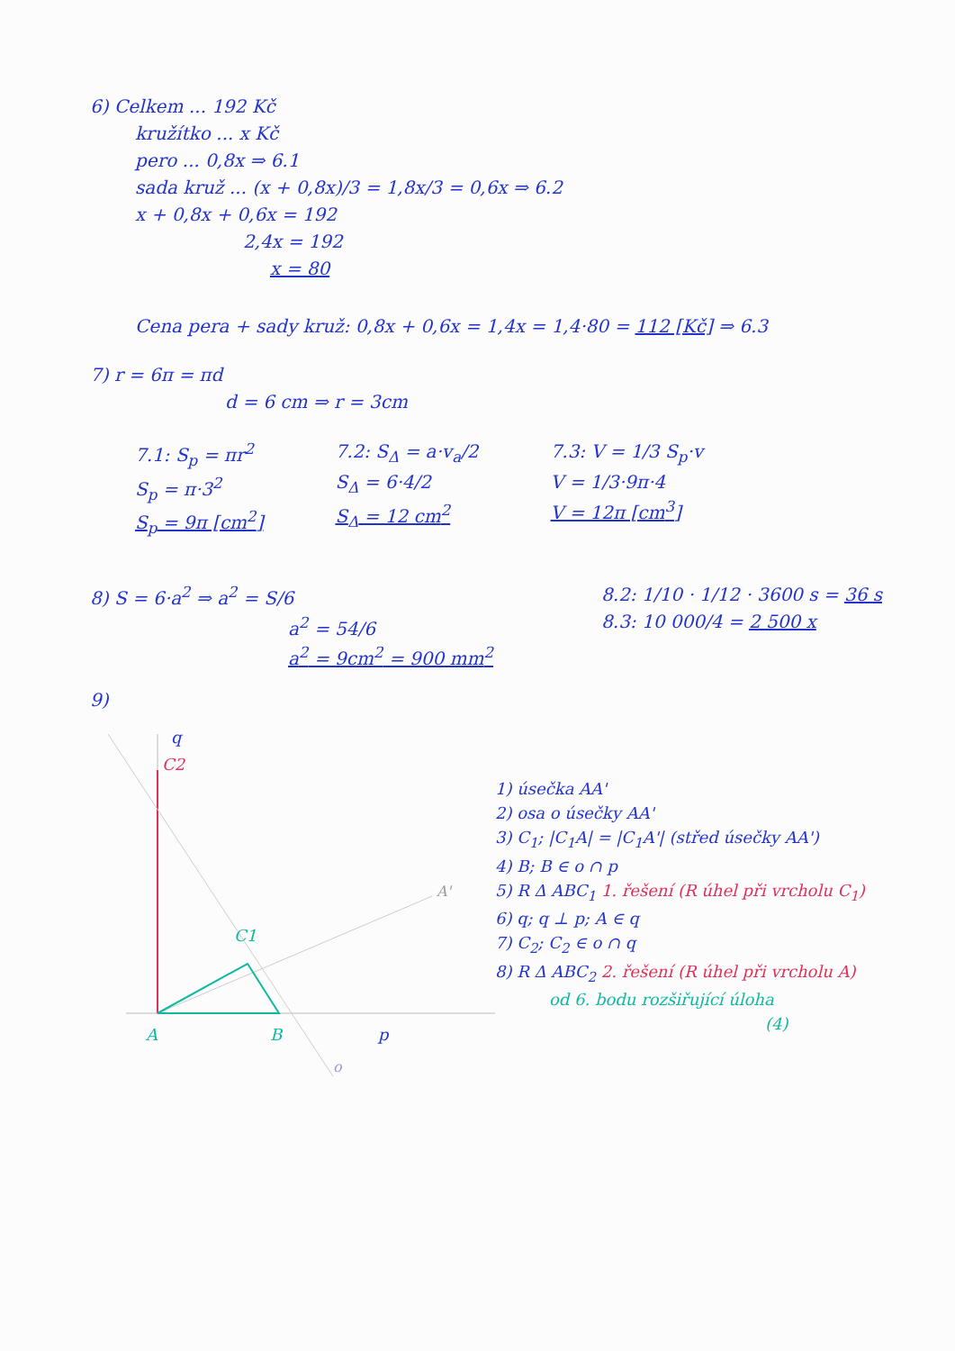6) Celkem ... 192 Kč
kružítko ... x Kč
pero ... 0,8x ⇒ 6.1
sada kruž ... (x + 0,8x)/3 = 1,8x/3 = 0,6x ⇒ 6.2
x + 0,8x + 0,6x = 192
2,4x = 192
x = 80
Cena pera + sady kruž: 0,8x + 0,6x = 1,4x = 1,4·80 = 112 [Kč] ⇒ 6.3
7) r = 6π = πd
d = 6 cm ⇒ r = 3cm
7.1: S<sub>p</sub> = πr<sup>2</sup>
S<sub>p</sub> = π·3<sup>2</sup>
S<sub>p</sub> = 9π [cm<sup>2</sup>]
7.2: S<sub>Δ</sub> = a·v<sub>a</sub>/2
S<sub>Δ</sub> = 6·4/2
S<sub>Δ</sub> = 12 cm<sup>2</sup>
7.3: V = 1/3 S<sub>p</sub>·v
V = 1/3·9π·4
V = 12π [cm<sup>3</sup>]
8) S = 6·a<sup>2</sup> ⇒ a<sup>2</sup> = S/6
a<sup>2</sup> = 54/6
a<sup>2</sup> = 9cm<sup>2</sup> = 900 mm<sup>2</sup>
8.2: 1/10 · 1/12 · 3600 s = 36 s
8.3: 10 000/4 = 2 500 x
9)
q
C2
A'
C1
A
B
p
o
1) úsečka AA'
2) osa o úsečky AA'
3) C<sub>1</sub>; |C<sub>1</sub>A| = |C<sub>1</sub>A'| (střed úsečky AA')
4) B; B ∈ o ∩ p
5) R Δ ABC<sub>1</sub> 1. řešení (R úhel při vrcholu C<sub>1</sub>)
6) q; q ⊥ p; A ∈ q
7) C<sub>2</sub>; C<sub>2</sub> ∈ o ∩ q
8) R Δ ABC<sub>2</sub> 2. řešení (R úhel při vrcholu A)
od 6. bodu rozšiřující úloha
(4)